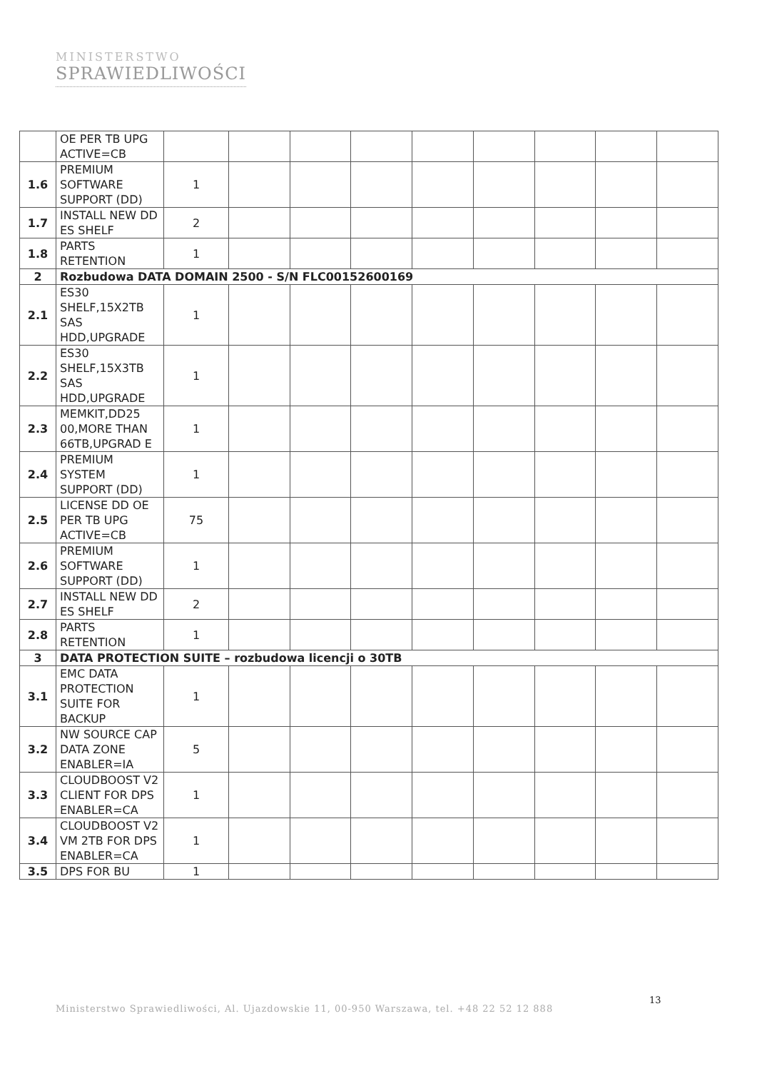MINISTERSTWO
SPRAWIEDLIWOŚCI
| | OE PER TB UPG ACTIVE=CB | | | | | | | | | |
| 1.6 | PREMIUM SOFTWARE SUPPORT (DD) | 1 | | | | | | | | |
| 1.7 | INSTALL NEW DD ES SHELF | 2 | | | | | | | | |
| 1.8 | PARTS RETENTION | 1 | | | | | | | | |
| 2 | Rozbudowa DATA DOMAIN 2500 - S/N FLC00152600169 | | | | | | | | | |
| 2.1 | ES30 SHELF,15X2TB SAS HDD,UPGRADE | 1 | | | | | | | | |
| 2.2 | ES30 SHELF,15X3TB SAS HDD,UPGRADE | 1 | | | | | | | | |
| 2.3 | MEMKIT,DD25 00,MORE THAN 66TB,UPGRAD E | 1 | | | | | | | | |
| 2.4 | PREMIUM SYSTEM SUPPORT (DD) | 1 | | | | | | | | |
| 2.5 | LICENSE DD OE PER TB UPG ACTIVE=CB | 75 | | | | | | | | |
| 2.6 | PREMIUM SOFTWARE SUPPORT (DD) | 1 | | | | | | | | |
| 2.7 | INSTALL NEW DD ES SHELF | 2 | | | | | | | | |
| 2.8 | PARTS RETENTION | 1 | | | | | | | | |
| 3 | DATA PROTECTION SUITE – rozbudowa licencji o 30TB | | | | | | | | | |
| 3.1 | EMC DATA PROTECTION SUITE FOR BACKUP | 1 | | | | | | | | |
| 3.2 | NW SOURCE CAP DATA ZONE ENABLER=IA | 5 | | | | | | | | |
| 3.3 | CLOUDBOOST V2 CLIENT FOR DPS ENABLER=CA | 1 | | | | | | | | |
| 3.4 | CLOUDBOOST V2 VM 2TB FOR DPS ENABLER=CA | 1 | | | | | | | | |
| 3.5 | DPS FOR BU | 1 | | | | | | | | |
13
Ministerstwo Sprawiedliwości, Al. Ujazdowskie 11, 00-950 Warszawa, tel. +48 22 52 12 888